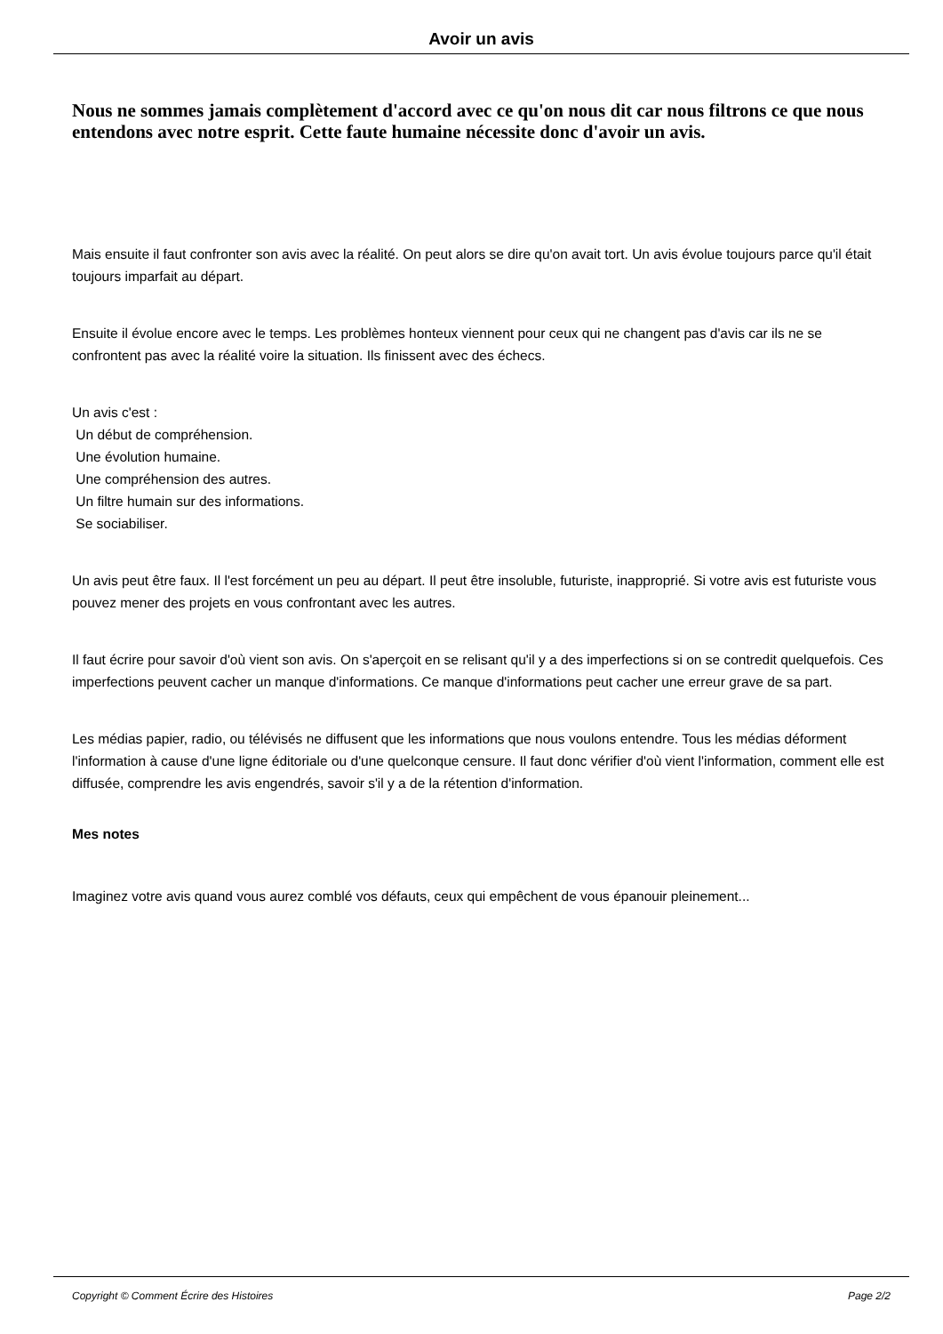Avoir un avis
Nous ne sommes jamais complètement d'accord avec ce qu'on nous dit car nous filtrons ce que nous entendons avec notre esprit. Cette faute humaine nécessite donc d'avoir un avis.
Mais ensuite il faut confronter son avis avec la réalité. On peut alors se dire qu'on avait tort. Un avis évolue toujours parce qu'il était toujours imparfait au départ.
Ensuite il évolue encore avec le temps. Les problèmes honteux viennent pour ceux qui ne changent pas d'avis car ils ne se confrontent pas avec la réalité voire la situation. Ils finissent avec des échecs.
Un avis c'est :
Un début de compréhension.
Une évolution humaine.
Une compréhension des autres.
Un filtre humain sur des informations.
Se sociabiliser.
Un avis peut être faux. Il l'est forcément un peu au départ. Il peut être insoluble, futuriste, inapproprié. Si votre avis est futuriste vous pouvez mener des projets en vous confrontant avec les autres.
Il faut écrire pour savoir d'où vient son avis. On s'aperçoit en se relisant qu'il y a des imperfections si on se contredit quelquefois. Ces imperfections peuvent cacher un manque d'informations. Ce manque d'informations peut cacher une erreur grave de sa part.
Les médias papier, radio, ou télévisés ne diffusent que les informations que nous voulons entendre. Tous les médias déforment l'information à cause d'une ligne éditoriale ou d'une quelconque censure. Il faut donc vérifier d'où vient l'information, comment elle est diffusée, comprendre les avis engendrés, savoir s'il y a de la rétention d'information.
Mes notes
Imaginez votre avis quand vous aurez comblé vos défauts, ceux qui empêchent de vous épanouir pleinement...
Copyright © Comment Écrire des Histoires Page 2/2